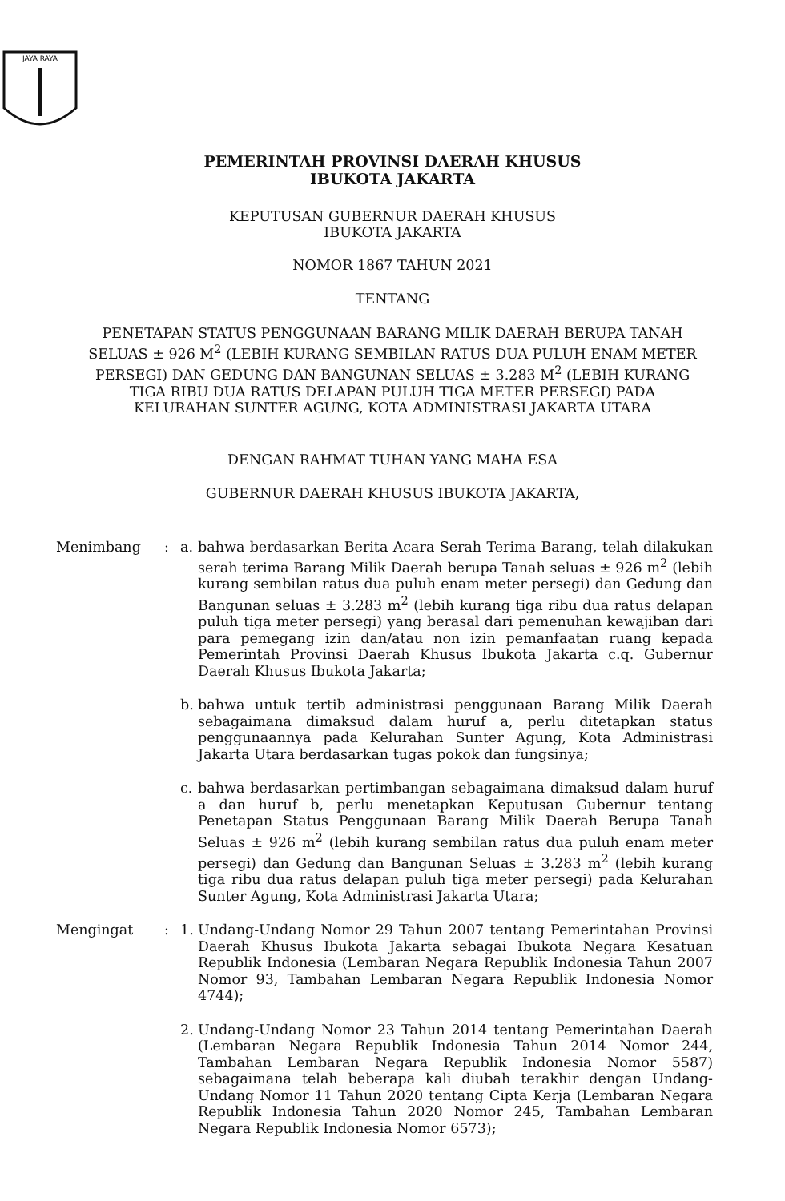JAYA RAYA
PEMERINTAH PROVINSI DAERAH KHUSUS
IBUKOTA JAKARTA
KEPUTUSAN GUBERNUR DAERAH KHUSUS
IBUKOTA JAKARTA
NOMOR 1867 TAHUN 2021
TENTANG
PENETAPAN STATUS PENGGUNAAN BARANG MILIK DAERAH BERUPA TANAH SELUAS ± 926 M<sup>2</sup> (LEBIH KURANG SEMBILAN RATUS DUA PULUH ENAM METER PERSEGI) DAN GEDUNG DAN BANGUNAN SELUAS ± 3.283 M<sup>2</sup> (LEBIH KURANG TIGA RIBU DUA RATUS DELAPAN PULUH TIGA METER PERSEGI) PADA KELURAHAN SUNTER AGUNG, KOTA ADMINISTRASI JAKARTA UTARA
DENGAN RAHMAT TUHAN YANG MAHA ESA
GUBERNUR DAERAH KHUSUS IBUKOTA JAKARTA,
Menimbang : a. bahwa berdasarkan Berita Acara Serah Terima Barang, telah dilakukan serah terima Barang Milik Daerah berupa Tanah seluas ± 926 m<sup>2</sup> (lebih kurang sembilan ratus dua puluh enam meter persegi) dan Gedung dan Bangunan seluas ± 3.283 m<sup>2</sup> (lebih kurang tiga ribu dua ratus delapan puluh tiga meter persegi) yang berasal dari pemenuhan kewajiban dari para pemegang izin dan/atau non izin pemanfaatan ruang kepada Pemerintah Provinsi Daerah Khusus Ibukota Jakarta c.q. Gubernur Daerah Khusus Ibukota Jakarta;
b. bahwa untuk tertib administrasi penggunaan Barang Milik Daerah sebagaimana dimaksud dalam huruf a, perlu ditetapkan status penggunaannya pada Kelurahan Sunter Agung, Kota Administrasi Jakarta Utara berdasarkan tugas pokok dan fungsinya;
c. bahwa berdasarkan pertimbangan sebagaimana dimaksud dalam huruf a dan huruf b, perlu menetapkan Keputusan Gubernur tentang Penetapan Status Penggunaan Barang Milik Daerah Berupa Tanah Seluas ± 926 m<sup>2</sup> (lebih kurang sembilan ratus dua puluh enam meter persegi) dan Gedung dan Bangunan Seluas ± 3.283 m<sup>2</sup> (lebih kurang tiga ribu dua ratus delapan puluh tiga meter persegi) pada Kelurahan Sunter Agung, Kota Administrasi Jakarta Utara;
Mengingat : 1. Undang-Undang Nomor 29 Tahun 2007 tentang Pemerintahan Provinsi Daerah Khusus Ibukota Jakarta sebagai Ibukota Negara Kesatuan Republik Indonesia (Lembaran Negara Republik Indonesia Tahun 2007 Nomor 93, Tambahan Lembaran Negara Republik Indonesia Nomor 4744);
2. Undang-Undang Nomor 23 Tahun 2014 tentang Pemerintahan Daerah (Lembaran Negara Republik Indonesia Tahun 2014 Nomor 244, Tambahan Lembaran Negara Republik Indonesia Nomor 5587) sebagaimana telah beberapa kali diubah terakhir dengan Undang-Undang Nomor 11 Tahun 2020 tentang Cipta Kerja (Lembaran Negara Republik Indonesia Tahun 2020 Nomor 245, Tambahan Lembaran Negara Republik Indonesia Nomor 6573);